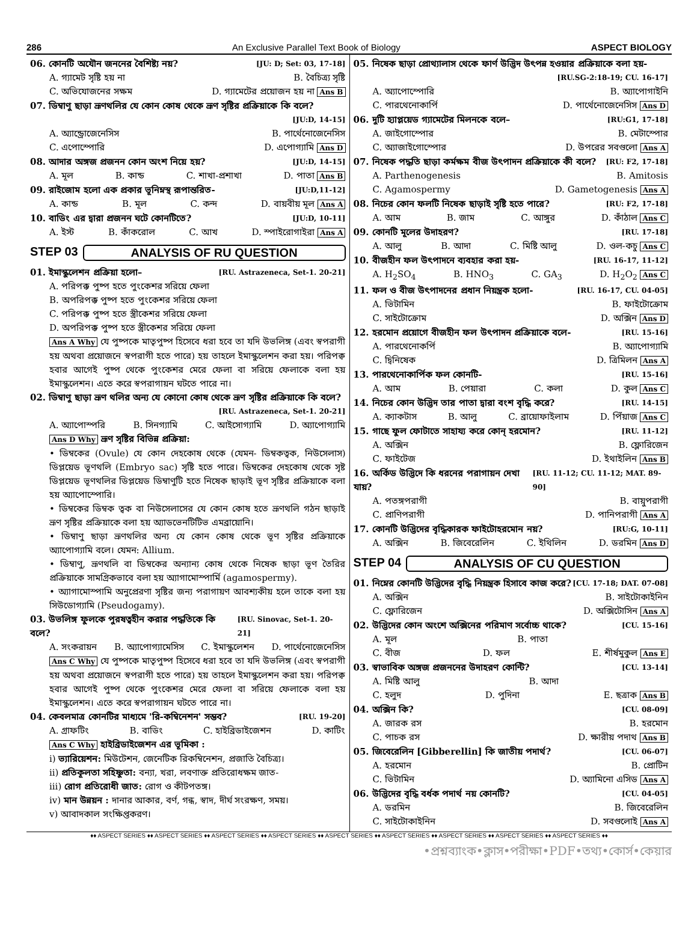286 An Exclusive Parallel Text Book of Biology ASPECT BIOLOGY
06. কোনটি অযৌন জননের বৈশিষ্ট্য নয়? [JU: D; Set: 03, 17-18]
A. গ্যামেট সৃষ্টি হয় না B. বৈচিত্র্য সৃষ্টি
C. অভিযোজনের সক্ষম D. গ্যামেটের প্রয়োজন হয় না Ans B
07. ডিম্বাণু ছাড়া ভ্রূণথলির যে কোন কোষ থেকে ভ্রূণ সৃষ্টির প্রক্রিয়াকে কি বলে?
[JU:D, 14-15]
A. অ্যান্ড্রোজেনেসিস B. পার্থেনোজেনেসিস
C. এপোস্পোরি D. এপোগ্যামি Ans D
08. আদার অঙ্গজ প্রজনন কোন অংশ নিয়ে হয়? [JU:D, 14-15]
A. মূল B. কান্ড C. শাখা-প্রশাখা D. পাতা Ans B
09. রাইজোম হলো এক প্রকার ভূনিম্নস্থ রূপান্তরিত- [JU:D,11-12]
A. কান্ড B. মূল C. কন্দ D. বায়বীয় মূল Ans A
10. বাডিং এর দ্বারা প্রজনন ঘটে কোনটিতে? [JU:D, 10-11]
A. ইস্ট B. কাঁকরোল C. আখ D. স্পাইরোগাইরা Ans A
STEP 03 ANALYSIS OF RU QUESTION
01. ইমাস্কুলেশন প্রক্রিয়া হলো– [RU. Astrazeneca, Set-1. 20-21]
A. পরিপক্ক পুষ্প হতে পুংকেশর সরিয়ে ফেলা
B. অপরিপক্ক পুষ্প হতে পুংকেশর সরিয়ে ফেলা
C. পরিপক্ক পুষ্প হতে স্ত্রীকেশর সরিয়ে ফেলা
D. অপরিপক্ক পুষ্প হতে স্ত্রীকেশর সরিয়ে ফেলা
Ans A Why যে পুষ্পকে মাতৃপুষ্প হিসেবে ধরা হবে তা যদি উভলিঙ্গ (এবং স্বপরাগী হয় অথবা প্রয়োজনে স্বপরাগী হতে পারে) হয় তাহলে ইমাস্কুলেশন করা হয়। পরিপক্ব হবার আগেই পুষ্প থেকে পুংকেশর মেরে ফেলা বা সরিয়ে ফেলাকে বলা হয় ইমাস্কুলেশন। এতে করে স্বপরাগায়ন ঘটতে পারে না।
02. ডিম্বাণু ছাড়া ভ্রূণ থলির অন্য যে কোনো কোষ থেকে ভ্রূণ সৃষ্টির প্রক্রিয়াকে কি বলে?
[RU. Astrazeneca, Set-1. 20-21]
A. অ্যাপোস্পরি B. সিনগ্যামি C. আইসোগ্যামি D. অ্যাপোগ্যামি
Ans D Why ভ্রূণ সৃষ্টির বিভিন্ন প্রক্রিয়া:
• ডিম্বকের (Ovule) যে কোন দেহকোষ থেকে (যেমন- ডিম্বকত্বক, নিউসেলাস) ডিপ্লয়েড ভূণথলি (Embryo sac) সৃষ্টি হতে পারে। ডিম্বকের দেহকোষ থেকে সৃষ্ট ডিপ্লয়েড ভূণথলির ডিপ্লয়েড ডিম্বাণুটি হতে নিষেক ছাড়াই ভূণ সৃষ্টির প্রক্রিয়াকে বলা হয় অ্যাপোস্পোরি।
• ডিম্বকের ডিম্বক ত্বক বা নিউসেলাসের যে কোন কোষ হতে ভ্রূণথলি গঠন ছাড়াই ভ্রূণ সৃষ্টির প্রক্রিয়াকে বলা হয় অ্যাডভেনটিটিভ এমব্রায়োনি।
• ডিম্বাণু ছাড়া ভ্রূণথলির অন্য যে কোন কোষ থেকে ভূণ সৃষ্টির প্রক্রিয়াকে অ্যাপোগ্যামি বলে। যেমন: Allium.
• ডিম্বাণু, ভ্রূণথলি বা ডিম্বকের অন্যান্য কোষ থেকে নিষেক ছাড়া ভূণ তৈরির প্রক্রিয়াকে সামগ্রিকভাবে বলা হয় অ্যাগামোস্পার্মি (agamospermy).
• অ্যাগামোস্পামি অনুপ্রেরণা সৃষ্টির জন্য পরাগায়ণ আবশ্যকীয় হলে তাকে বলা হয় সিউডোগ্যামি (Pseudogamy).
03. উভলিঙ্গ ফুলকে পুরষত্বহীন করার পদ্ধতিকে কি বলে? [RU. Sinovac, Set-1. 20-21]
A. সংকরায়ন B. অ্যাপোগ্যামেসিস C. ইমাস্কুলেশন D. পার্থেনোজেনেসিস
Ans C Why যে পুষ্পকে মাতৃপুষ্প হিসেবে ধরা হবে তা যদি উভলিঙ্গ (এবং স্বপরাগী হয় অথবা প্রয়োজনে স্বপরাগী হতে পারে) হয় তাহলে ইমাস্কুলেশন করা হয়। পরিপক্ব হবার আগেই পুষ্প থেকে পুংকেশর মেরে ফেলা বা সরিয়ে ফেলাকে বলা হয় ইমাস্কুলেশন। এতে করে স্বপরাগায়ন ঘটতে পারে না।
04. কেবলমাত্র কোনটির মাধ্যমে 'রি-কম্বিনেশন' সম্ভব? [RU. 19-20]
A. গ্রাফটিং B. বাডিং C. হাইব্রিডাইজেশন D. কাটিং
Ans C Why হাইব্রিডাইজেশন এর ভূমিকা :
i) ভ্যারিয়েশন: মিউটেশন, জেনেটিক রিকম্বিনেশন, প্রজাতি বৈচিত্র্য।
ii) প্রতিকূলতা সহিষ্ণুতা: বন্যা, খরা, লবণাক্ত প্রতিরোধক্ষম জাত-
iii) রোগ প্রতিরোধী জাত: রোগ ও কীটপতঙ্গ।
iv) মান উন্নয়ন : দানার আকার, বর্ণ, গন্ধ, স্বাদ, দীর্ঘ সংরক্ষণ, সময়।
v) আবাদকাল সংক্ষিপ্তকরণ।
05. নিষেক ছাড়া প্রোথ্যালাস থেকে ফার্ণ উদ্ভিদ উৎপন্ন হওয়ার প্রক্রিয়াকে বলা হয়-
[RU.SG-2:18-19; CU. 16-17]
A. অ্যাপোস্পোরি B. অ্যাপোগাইনি
C. পারথেনোকার্পি D. পার্থেনোজেনেসিস Ans D
06. দুটি হ্যাপ্লয়েড গ্যামেটের মিলনকে বলে– [RU:G1, 17-18]
A. জাইগোস্পোর B. মেটাস্পোর
C. অ্যাজাইগোস্পোর D. উপরের সবগুলো Ans A
07. নিষেক পদ্ধতি ছাড়া কর্মক্ষম বীজ উৎপাদন প্রক্রিয়াকে কী বলে? [RU: F2, 17-18]
A. Parthenogenesis B. Amitosis
C. Agamospermy D. Gametogenesis Ans A
08. নিচের কোন ফলটি নিষেক ছাড়াই সৃষ্টি হতে পারে? [RU: F2, 17-18]
A. আম B. জাম C. আঙ্গুর D. কাঁঠাল Ans C
09. কোনটি মূলের উদাহরণ? [RU. 17-18]
A. আলু B. আদা C. মিষ্টি আলু D. ওল-কচু Ans C
10. বীজহীন ফল উৎপাদনে ব্যবহার করা হয়- [RU. 16-17, 11-12]
A. H<sub>2</sub>SO<sub>4</sub> B. HNO<sub>3</sub> C. GA<sub>3</sub> D. H<sub>2</sub>O<sub>2</sub> Ans C
11. ফল ও বীজ উৎপাদনের প্রধান নিয়ন্ত্রক হলো- [RU. 16-17, CU. 04-05]
A. ভিটামিন B. ফাইটোক্রোম
C. সাইটোক্রোম D. অক্সিন Ans D
12. হরমোন প্রয়োগে বীজহীন ফল উৎপাদন প্রক্রিয়াকে বলে- [RU. 15-16]
A. পারথেনোকর্পি B. অ্যাপোগ্যামি
C. দ্বিনিষেক D. ত্রিমিলন Ans A
13. পারথেনোকার্পিক ফল কোনটি- [RU. 15-16]
A. আম B. পেয়ারা C. কলা D. কুল Ans C
14. নিচের কোন উদ্ভিদ তার পাতা দ্বারা বংশ বৃদ্ধি করে? [RU. 14-15]
A. ক্যাকটাস B. আলু C. ব্রায়োফাইলাম D. পিঁয়াজ Ans C
15. গাছে ফুল ফোটাতে সাহায্য করে কোন্ হরমোন? [RU. 11-12]
A. অক্সিন B. ফ্লোরিজেন
C. ফাইটেজ D. ইথাইলিন Ans B
16. অর্কিড উদ্ভিদে কি ধরনের পরাগায়ন দেখা যায়? [RU. 11-12; CU. 11-12; MAT. 89-90]
A. পতঙ্গপরাগী B. বায়ুপরাগী
C. প্রাণিপরাগী D. পানিপরাগী Ans A
17. কোনটি উদ্ভিদের বৃদ্ধিকারক ফাইটোহরমোন নয়? [RU:G, 10-11]
A. অক্সিন B. জিবেরেলিন C. ইথিলিন D. ডরমিন Ans D
STEP 04 ANALYSIS OF CU QUESTION
01. নিম্নের কোনটি উদ্ভিদের বৃদ্ধি নিয়ন্ত্রক হিসাবে কাজ করে? [CU. 17-18; DAT. 07-08]
A. অক্সিন B. সাইটোকাইনিন
C. ফ্লোরিজেন D. অক্সিটোসিন Ans A
02. উদ্ভিদের কোন অংশে অক্সিনের পরিমাণ সর্বোচ্চ থাকে? [CU. 15-16]
A. মূল B. পাতা
C. বীজ D. ফল E. শীর্ষমুকুল Ans E
03. স্বাভাবিক অঙ্গজ প্রজননের উদাহরণ কোন্টি? [CU. 13-14]
A. মিষ্টি আলু B. আদা
C. হলুদ D. পুদিনা E. ছত্রাক Ans B
04. অক্সিন কি? [CU. 08-09]
A. জারক রস B. হরমোন
C. পাচক রস D. ক্ষারীয় পদাথ Ans B
05. জিবেরেলিন [Gibberellin] কি জাতীয় পদার্থ? [CU. 06-07]
A. হরমোন B. প্রোটিন
C. ভিটামিন D. অ্যামিনো এসিড Ans A
06. উদ্ভিদের বৃদ্ধি বর্ধক পদার্থ নয় কোনটি? [CU. 04-05]
A. ডরমিন B. জিবেরেলিন
C. সাইটোকাইনিন D. সবগুলোই Ans A
♦♦ ASPECT SERIES ♦♦ ASPECT SERIES ♦♦ ASPECT SERIES ♦♦ ASPECT SERIES ♦♦ ASPECT SERIES ♦♦ ASPECT SERIES ♦♦ ASPECT SERIES ♦♦ ASPECT SERIES ♦♦ ASPECT SERIES ♦♦
•প্রশ্নব্যাংক•ক্লাস•পরীক্ষা•PDF•তথ্য•কোর্স•কেয়ার